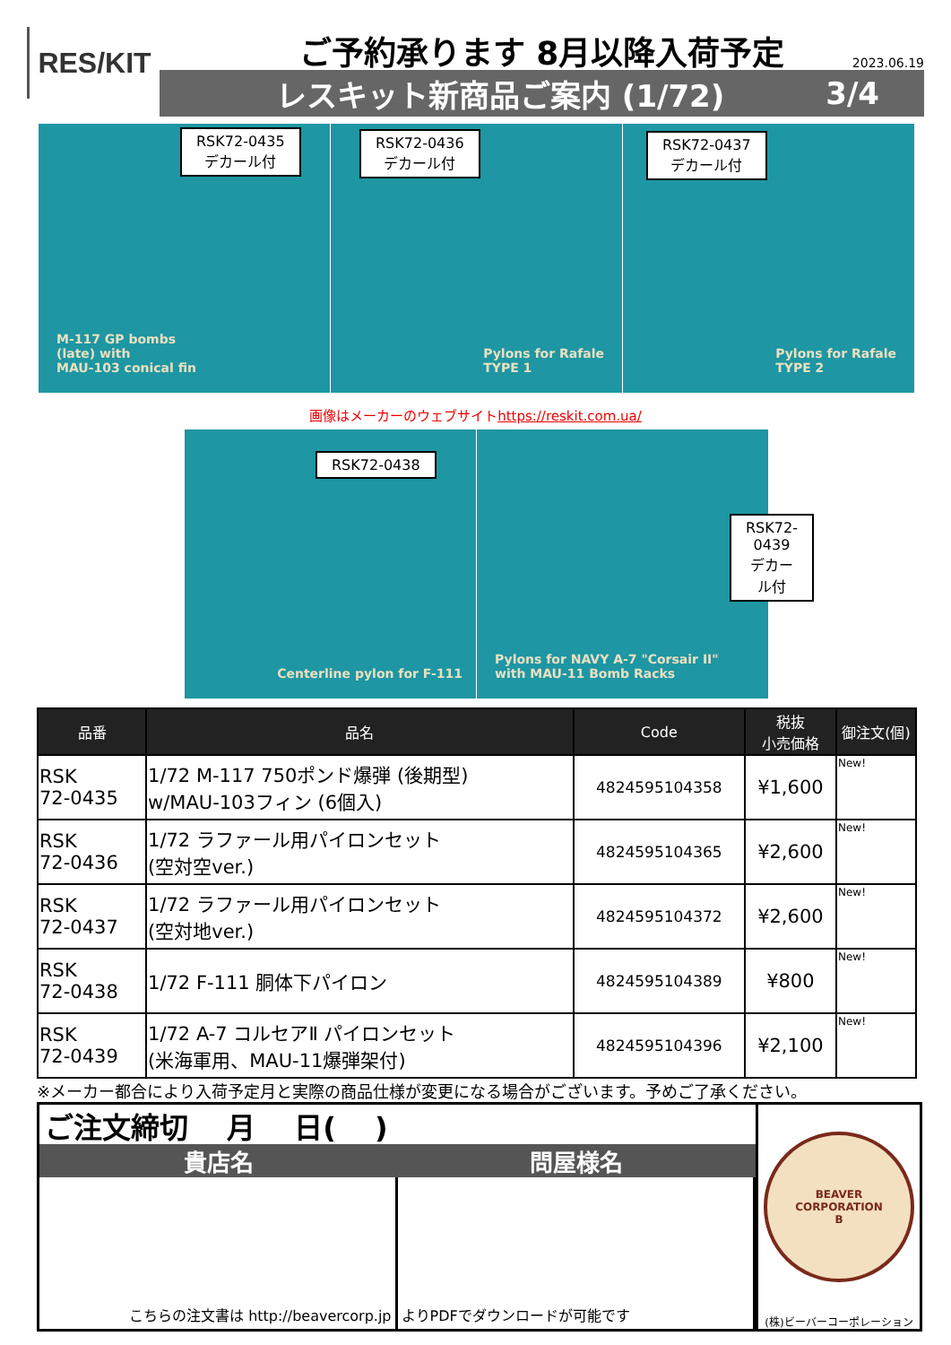RES/KIT
ご予約承ります 8月以降入荷予定
2023.06.19
レスキット新商品ご案内 (1/72) 3/4
RSK72-0435
デカール付
M-117 GP bombs
(late) with
MAU-103 conical fin
RSK72-0436
デカール付
Pylons for Rafale
TYPE 1
RSK72-0437
デカール付
Pylons for Rafale
TYPE 2
画像はメーカーのウェブサイトhttps://reskit.com.ua/
RSK72-0438
Centerline pylon for F-111
RSK72-0439
デカール付
Pylons for NAVY A-7 "Corsair II"
with MAU-11 Bomb Racks
| 品番 | 品名 | Code | 税抜 小売価格 | 御注文(個) |
| --- | --- | --- | --- | --- |
| RSK 72-0435 | 1/72 M-117 750ポンド爆弾 (後期型) w/MAU-103フィン (6個入) | 4824595104358 | ¥1,600 | New! |
| RSK 72-0436 | 1/72 ラファール用パイロンセット (空対空ver.) | 4824595104365 | ¥2,600 | New! |
| RSK 72-0437 | 1/72 ラファール用パイロンセット (空対地ver.) | 4824595104372 | ¥2,600 | New! |
| RSK 72-0438 | 1/72 F-111 胴体下パイロン | 4824595104389 | ¥800 | New! |
| RSK 72-0439 | 1/72 A-7 コルセアⅡ パイロンセット (米海軍用、MAU-11爆弾架付) | 4824595104396 | ¥2,100 | New! |
※メーカー都合により入荷予定月と実際の商品仕様が変更になる場合がございます。予めご了承ください。
ご注文締切　 月　 日(　 )
貴店名 問屋様名
こちらの注文書は http://beavercorp.jp
よりPDFでダウンロードが可能です
BEAVER
CORPORATION
B
(株)ビーバーコーポレーション